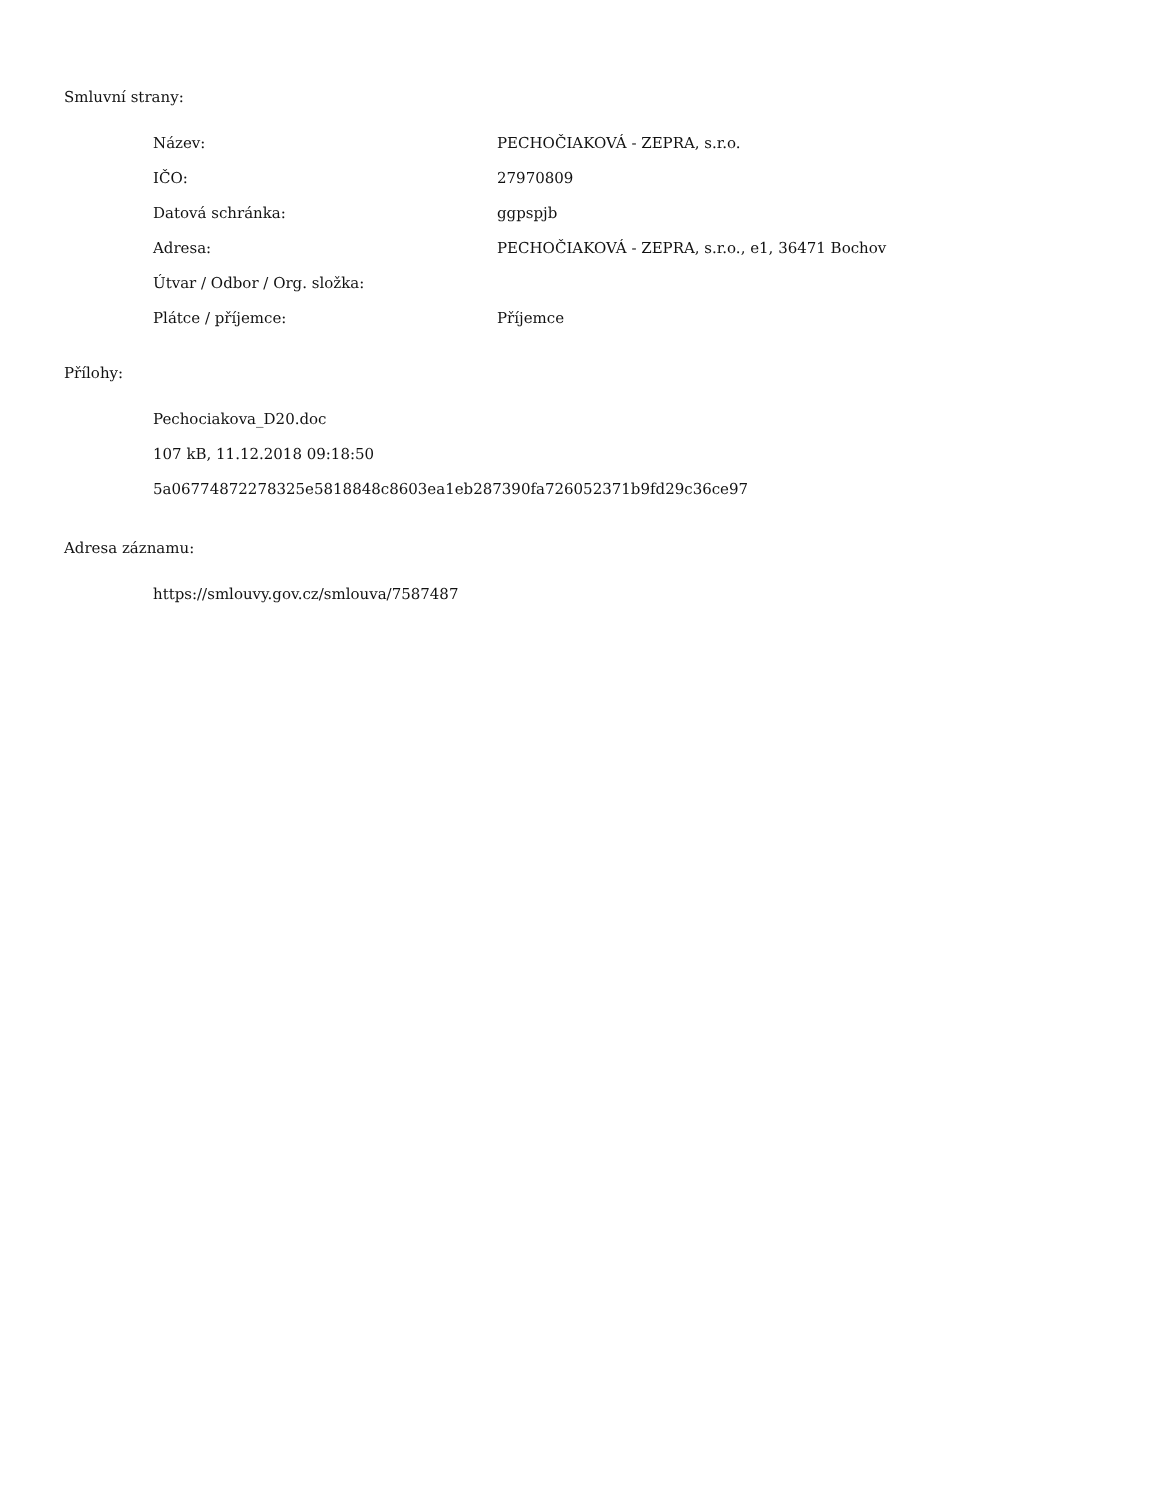Smluvní strany:
| Název: | PECHOČIAKOVÁ - ZEPRA, s.r.o. |
| IČO: | 27970809 |
| Datová schránka: | ggpspjb |
| Adresa: | PECHOČIAKOVÁ - ZEPRA, s.r.o., e1, 36471 Bochov |
| Útvar / Odbor / Org. složka: | |
| Plátce / příjemce: | Příjemce |
Přílohy:
Pechociakova_D20.doc
107 kB, 11.12.2018 09:18:50
5a06774872278325e5818848c8603ea1eb287390fa726052371b9fd29c36ce97
Adresa záznamu:
https://smlouvy.gov.cz/smlouva/7587487